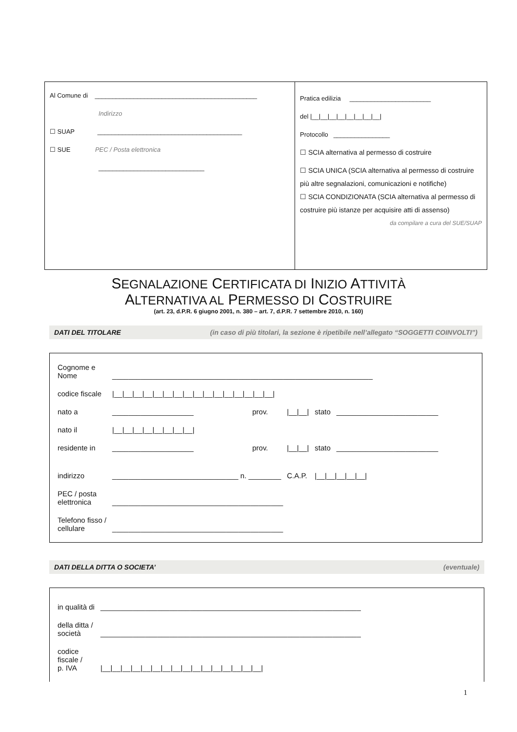Al Comune di ______________________________________________
Indirizzo
☐ SUAP _________________________________________
☐ SUE PEC / Posta elettronica
______________________________
Pratica edilizia _______________________
del |__|__|__|__|__|__|__|__|
Protocollo ________________
☐ SCIA alternativa al permesso di costruire
☐ SCIA UNICA (SCIA alternativa al permesso di costruire più altre segnalazioni, comunicazioni e notifiche)
☐ SCIA CONDIZIONATA (SCIA alternativa al permesso di costruire più istanze per acquisire atti di assenso)
da compilare a cura del SUE/SUAP
SEGNALAZIONE CERTIFICATA DI INIZIO ATTIVITÀ
ALTERNATIVA AL PERMESSO DI COSTRUIRE
(art. 23, d.P.R. 6 giugno 2001, n. 380 – art. 7, d.P.R. 7 settembre 2010, n. 160)
DATI DEL TITOLARE (in caso di più titolari, la sezione è ripetibile nell’allegato “SOGGETTI COINVOLTI”)
| Cognome e Nome | ________________________________________________________________ | | | | |
| codice fiscale | /__/__/__/__/__/__/__/__/__/__/__/__/__/__/__/__/ | | | | |
| nato a | ____________________ | prov. | /__/__/ | stato | _________________________ |
| nato il | /__/__/__/__/__/__/__/__/ | | | | |
| residente in | ____________________ | prov. | /__/__/ | stato | _________________________ |
| indirizzo | _______________________________ n. ________ | | C.A.P. | /__/__/__/__/__/ | |
| PEC / posta elettronica | __________________________________________ | | | | |
| Telefono fisso / cellulare | __________________________________________ | | | | |
DATI DELLA DITTA O SOCIETA’ (eventuale)
| in qualità di | ________________________________________________________________ |
| della ditta / società | ________________________________________________________________ |
| codice fiscale / p. IVA | /__/__/__/__/__/__/__/__/__/__/__/__/__/__/__/__/ |
1